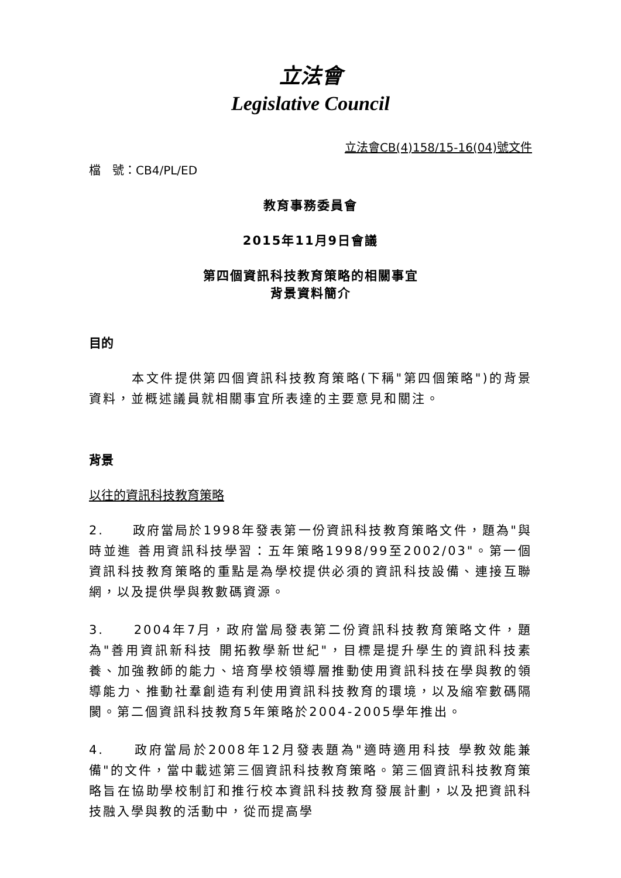立法會
Legislative Council
立法會CB(4)158/15-16(04)號文件
檔　號：CB4/PL/ED
教育事務委員會
2015年11月9日會議
第四個資訊科技教育策略的相關事宜
背景資料簡介
目的
　　　本文件提供第四個資訊科技教育策略(下稱"第四個策略")的背景資料，並概述議員就相關事宜所表達的主要意見和關注。
背景
以往的資訊科技教育策略
2.　　政府當局於1998年發表第一份資訊科技教育策略文件，題為"與時並進 善用資訊科技學習：五年策略1998/99至2002/03"。第一個資訊科技教育策略的重點是為學校提供必須的資訊科技設備、連接互聯網，以及提供學與教數碼資源。
3.　　2004年7月，政府當局發表第二份資訊科技教育策略文件，題為"善用資訊新科技 開拓教學新世紀"，目標是提升學生的資訊科技素養、加強教師的能力、培育學校領導層推動使用資訊科技在學與教的領導能力、推動社羣創造有利使用資訊科技教育的環境，以及縮窄數碼隔閡。第二個資訊科技教育5年策略於2004-2005學年推出。
4.　　政府當局於2008年12月發表題為"適時適用科技 學教效能兼備"的文件，當中載述第三個資訊科技教育策略。第三個資訊科技教育策略旨在協助學校制訂和推行校本資訊科技教育發展計劃，以及把資訊科技融入學與教的活動中，從而提高學